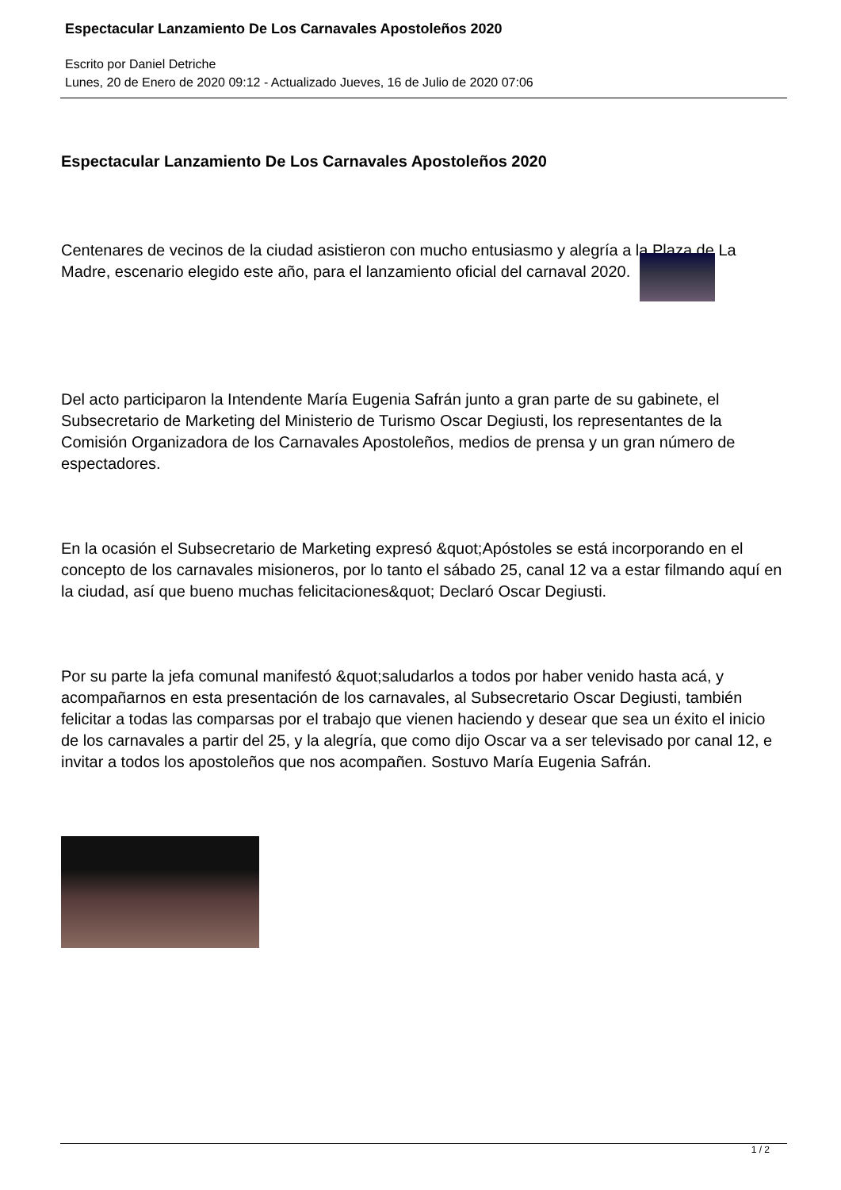Espectacular Lanzamiento De Los Carnavales Apostoleños 2020
Escrito por Daniel Detriche
Lunes, 20 de Enero de 2020 09:12 - Actualizado Jueves, 16 de Julio de 2020 07:06
Espectacular Lanzamiento De Los Carnavales Apostoleños 2020
Centenares de vecinos de la ciudad asistieron con mucho entusiasmo y alegría a la Plaza de La Madre, escenario elegido este año, para el lanzamiento oficial del carnaval 2020.
Del acto participaron la Intendente María Eugenia Safrán junto a gran parte de su gabinete, el Subsecretario de Marketing del Ministerio de Turismo Oscar Degiusti, los representantes de la Comisión Organizadora de los Carnavales Apostoleños, medios de prensa y un gran número de espectadores.
En la ocasión el Subsecretario de Marketing expresó &quot;Apóstoles se está incorporando en el concepto de los carnavales misioneros, por lo tanto el sábado 25, canal 12 va a estar filmando aquí en la ciudad, así que bueno muchas felicitaciones&quot; Declaró Oscar Degiusti.
Por su parte la jefa comunal manifestó &quot;saludarlos a todos por haber venido hasta acá, y acompañarnos en esta presentación de los carnavales, al Subsecretario Oscar Degiusti, también felicitar a todas las comparsas por el trabajo que vienen haciendo y desear que sea un éxito el inicio de los carnavales a partir del 25, y la alegría, que como dijo Oscar va a ser televisado por canal 12, e invitar a todos los apostoleños que nos acompañen. Sostuvo María Eugenia Safrán.
1 / 2